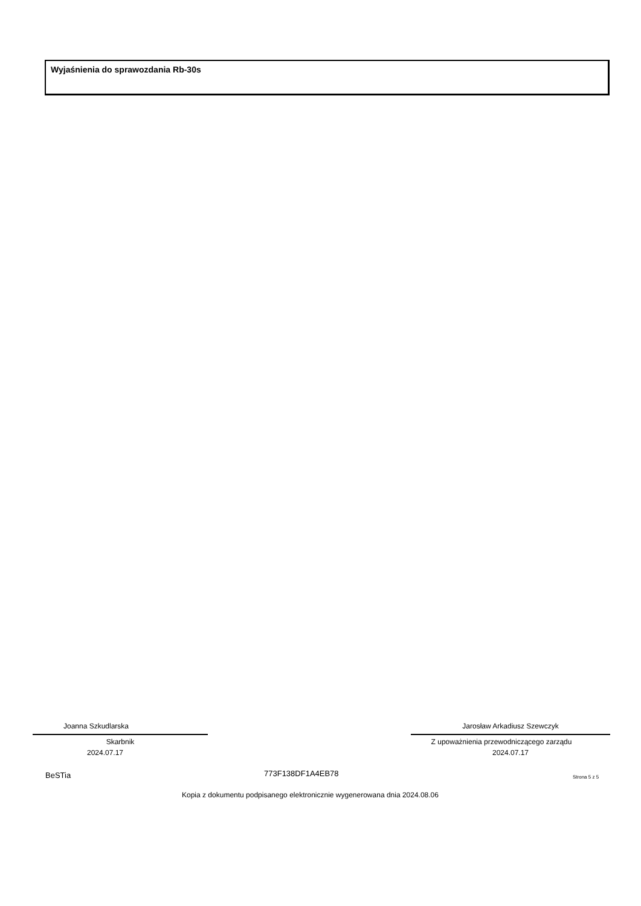Wyjaśnienia do sprawozdania Rb-30s
Joanna Szkudlarska
Skarbnik
2024.07.17
Jarosław Arkadiusz Szewczyk
Z upoważnienia przewodniczącego zarządu
2024.07.17
BeSTia 773F138DF1A4EB78 Strona 5 z 5
Kopia z dokumentu podpisanego elektronicznie wygenerowana dnia 2024.08.06